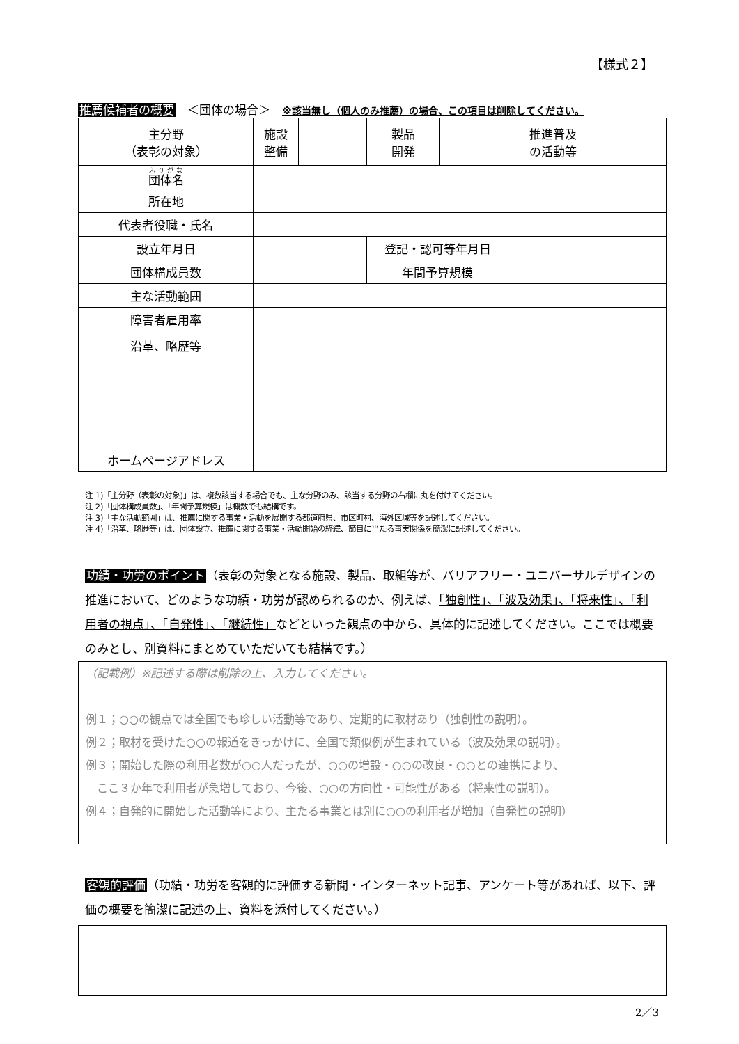【様式２】
推薦候補者の概要　＜団体の場合＞　※該当無し（個人のみ推薦）の場合、この項目は削除してください。
| 主分野 （表彰の対象） | 施設 整備 | | 製品 開発 | | 推進普及 の活動等 | |
| 団体名 | | | | | | |
| 所在地 | | | | | | |
| 代表者役職・氏名 | | | | | | |
| 設立年月日 | | | 登記・認可等年月日 | | | |
| 団体構成員数 | | | 年間予算規模 | | | |
| 主な活動範囲 | | | | | | |
| 障害者雇用率 | | | | | | |
| 沿革、略歴等 | | | | | | |
| ホームページアドレス | | | | | | |
注 1)「主分野（表彰の対象)」は、複数該当する場合でも、主な分野のみ、該当する分野の右欄に丸を付けてください。
注 2)「団体構成員数」、「年間予算規模」は概数でも結構です。
注 3)「主な活動範囲」は、推薦に関する事業・活動を展開する都道府県、市区町村、海外区域等を記述してください。
注 4)「沿革、略歴等」は、団体設立、推薦に関する事業・活動開始の経緯、節目に当たる事実関係を簡潔に記述してください。
功績・功労のポイント（表彰の対象となる施設、製品、取組等が、バリアフリー・ユニバーサルデザインの推進において、どのような功績・功労が認められるのか、例えば、「独創性」、「波及効果」、「将来性」、「利用者の視点」、「自発性」、「継続性」などといった観点の中から、具体的に記述してください。ここでは概要のみとし、別資料にまとめていただいても結構です。）
（記載例）※記述する際は削除の上、入力してください。
例１；○○の観点では全国でも珍しい活動等であり、定期的に取材あり（独創性の説明）。
例２；取材を受けた○○の報道をきっかけに、全国で類似例が生まれている（波及効果の説明）。
例３；開始した際の利用者数が○○人だったが、○○の増設・○○の改良・○○との連携により、
　ここ３か年で利用者が急増しており、今後、○○の方向性・可能性がある（将来性の説明）。
例４；自発的に開始した活動等により、主たる事業とは別に○○の利用者が増加（自発性の説明）
客観的評価（功績・功労を客観的に評価する新聞・インターネット記事、アンケート等があれば、以下、評価の概要を簡潔に記述の上、資料を添付してください。）
2／3